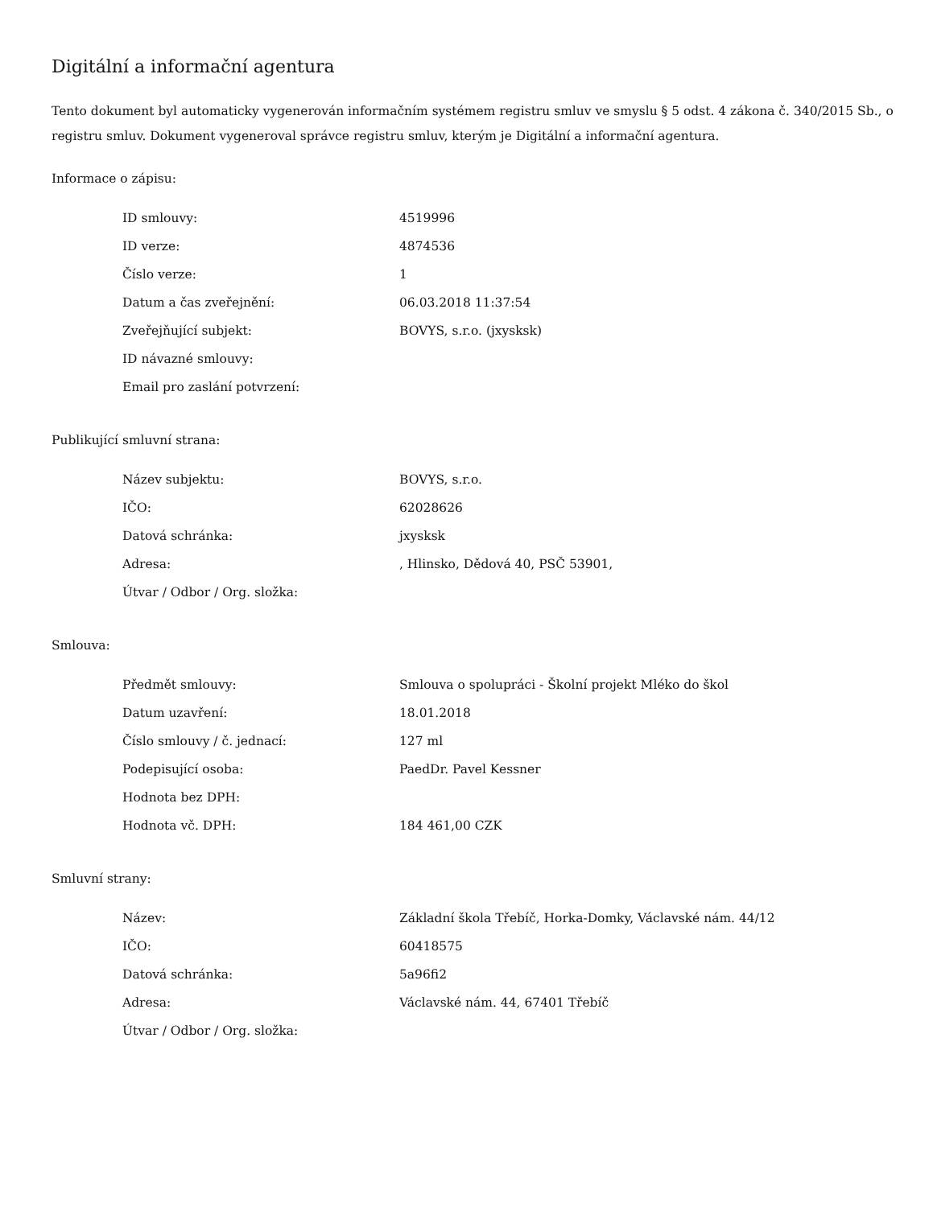Digitální a informační agentura
Tento dokument byl automaticky vygenerován informačním systémem registru smluv ve smyslu § 5 odst. 4 zákona č. 340/2015 Sb., o registru smluv. Dokument vygeneroval správce registru smluv, kterým je Digitální a informační agentura.
Informace o zápisu:
| ID smlouvy: | 4519996 |
| ID verze: | 4874536 |
| Číslo verze: | 1 |
| Datum a čas zveřejnění: | 06.03.2018 11:37:54 |
| Zveřejňující subjekt: | BOVYS, s.r.o. (jxysksk) |
| ID návazné smlouvy: | |
| Email pro zaslání potvrzení: | |
Publikující smluvní strana:
| Název subjektu: | BOVYS, s.r.o. |
| IČO: | 62028626 |
| Datová schránka: | jxysksk |
| Adresa: | , Hlinsko, Dědová 40, PSČ 53901, |
| Útvar / Odbor / Org. složka: | |
Smlouva:
| Předmět smlouvy: | Smlouva o spolupráci - Školní projekt Mléko do škol |
| Datum uzavření: | 18.01.2018 |
| Číslo smlouvy / č. jednací: | 127 ml |
| Podepisující osoba: | PaedDr. Pavel Kessner |
| Hodnota bez DPH: | |
| Hodnota vč. DPH: | 184 461,00 CZK |
Smluvní strany:
| Název: | Základní škola Třebíč, Horka-Domky, Václavské nám. 44/12 |
| IČO: | 60418575 |
| Datová schránka: | 5a96fi2 |
| Adresa: | Václavské nám. 44, 67401 Třebíč |
| Útvar / Odbor / Org. složka: | |